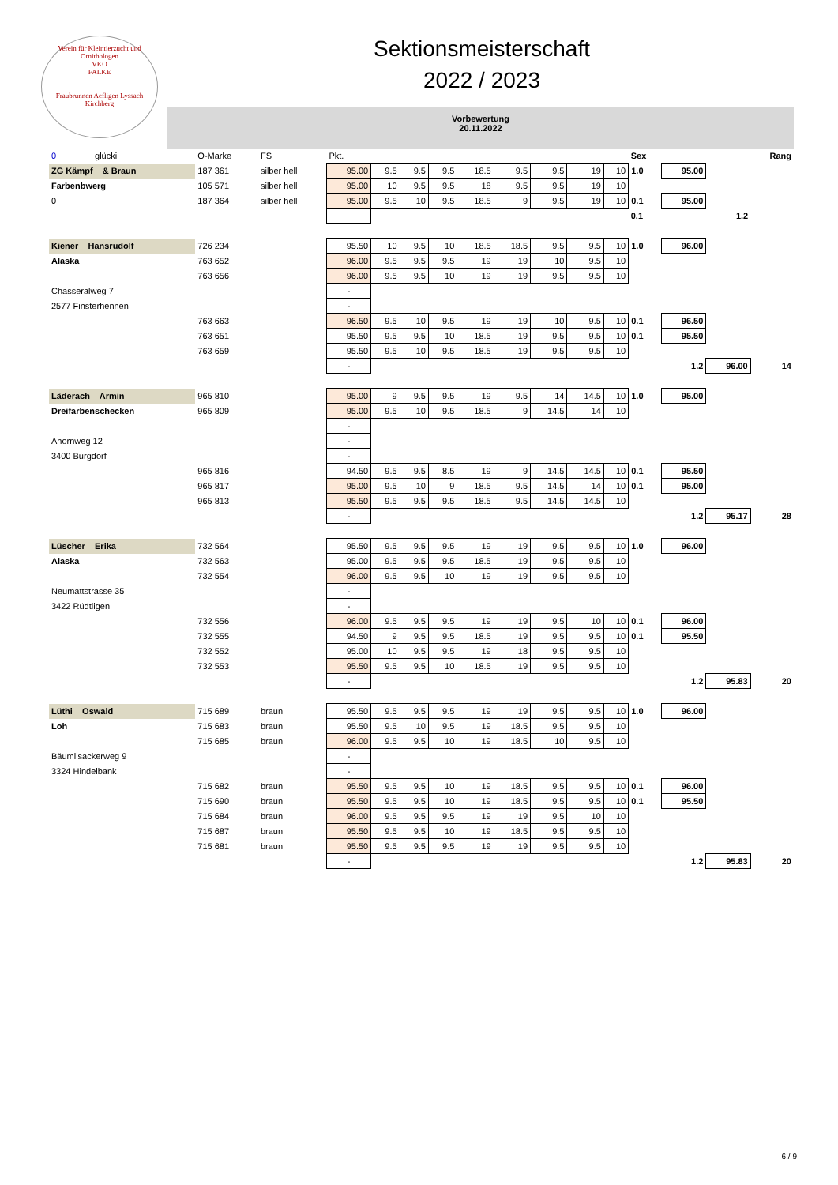Verein für Kleintierzucht und Ornithologen
VKO
FALKE
Fraubrunnen Aefligen Lyssach Kirchberg
Sektionsmeisterschaft
2022 / 2023
Vorbewertung
20.11.2022
| 0 glücki | O-Marke | FS | Pkt. | | | | | | | | | Sex | | | Rang |
| ZG Kämpf & Braun | 187 361 | silber hell | 95.00 | 9.5 | 9.5 | 9.5 | 18.5 | 9.5 | 9.5 | 19 | 10 | 1.0 | 95.00 | | |
| Farbenbwerg | 105 571 | silber hell | 95.00 | 10 | 9.5 | 9.5 | 18 | 9.5 | 9.5 | 19 | 10 | | | | |
| 0 | 187 364 | silber hell | 95.00 | 9.5 | 10 | 9.5 | 18.5 | 9 | 9.5 | 19 | 10 | 0.1 | 95.00 | | |
| | | | | | | | | | | | | 0.1 | | 1.2 | |
| Kiener Hansrudolf | 726 234 | | 95.50 | 10 | 9.5 | 10 | 18.5 | 18.5 | 9.5 | 9.5 | 10 | 1.0 | 96.00 | | |
| Alaska | 763 652 | | 96.00 | 9.5 | 9.5 | 9.5 | 19 | 19 | 10 | 9.5 | 10 | | | | |
| | 763 656 | | 96.00 | 9.5 | 9.5 | 10 | 19 | 19 | 9.5 | 9.5 | 10 | | | | |
| Chasseralweg 7 | | | - | | | | | | | | | | | | |
| 2577 Finsterhennen | | | - | | | | | | | | | | | | |
| | 763 663 | | 96.50 | 9.5 | 10 | 9.5 | 19 | 19 | 10 | 9.5 | 10 | 0.1 | 96.50 | | |
| | 763 651 | | 95.50 | 9.5 | 9.5 | 10 | 18.5 | 19 | 9.5 | 9.5 | 10 | 0.1 | 95.50 | | |
| | 763 659 | | 95.50 | 9.5 | 10 | 9.5 | 18.5 | 19 | 9.5 | 9.5 | 10 | | | | |
| | | | - | | | | | | | | | | 1.2 | 96.00 | 14 |
| Läderach Armin | 965 810 | | 95.00 | 9 | 9.5 | 9.5 | 19 | 9.5 | 14 | 14.5 | 10 | 1.0 | 95.00 | | |
| Dreifarbenschecken | 965 809 | | 95.00 | 9.5 | 10 | 9.5 | 18.5 | 9 | 14.5 | 14 | 10 | | | | |
| | | | - | | | | | | | | | | | | |
| Ahornweg 12 | | | - | | | | | | | | | | | | |
| 3400 Burgdorf | | | - | | | | | | | | | | | | |
| | 965 816 | | 94.50 | 9.5 | 9.5 | 8.5 | 19 | 9 | 14.5 | 14.5 | 10 | 0.1 | 95.50 | | |
| | 965 817 | | 95.00 | 9.5 | 10 | 9 | 18.5 | 9.5 | 14.5 | 14 | 10 | 0.1 | 95.00 | | |
| | 965 813 | | 95.50 | 9.5 | 9.5 | 9.5 | 18.5 | 9.5 | 14.5 | 14.5 | 10 | | | | |
| | | | - | | | | | | | | | | 1.2 | 95.17 | 28 |
| Lüscher Erika | 732 564 | | 95.50 | 9.5 | 9.5 | 9.5 | 19 | 19 | 9.5 | 9.5 | 10 | 1.0 | 96.00 | | |
| Alaska | 732 563 | | 95.00 | 9.5 | 9.5 | 9.5 | 18.5 | 19 | 9.5 | 9.5 | 10 | | | | |
| | 732 554 | | 96.00 | 9.5 | 9.5 | 10 | 19 | 19 | 9.5 | 9.5 | 10 | | | | |
| Neumattstrasse 35 | | | - | | | | | | | | | | | | |
| 3422 Rüdtligen | | | - | | | | | | | | | | | | |
| | 732 556 | | 96.00 | 9.5 | 9.5 | 9.5 | 19 | 19 | 9.5 | 10 | 10 | 0.1 | 96.00 | | |
| | 732 555 | | 94.50 | 9 | 9.5 | 9.5 | 18.5 | 19 | 9.5 | 9.5 | 10 | 0.1 | 95.50 | | |
| | 732 552 | | 95.00 | 10 | 9.5 | 9.5 | 19 | 18 | 9.5 | 9.5 | 10 | | | | |
| | 732 553 | | 95.50 | 9.5 | 9.5 | 10 | 18.5 | 19 | 9.5 | 9.5 | 10 | | | | |
| | | | - | | | | | | | | | | 1.2 | 95.83 | 20 |
| Lüthi Oswald | 715 689 | braun | 95.50 | 9.5 | 9.5 | 9.5 | 19 | 19 | 9.5 | 9.5 | 10 | 1.0 | 96.00 | | |
| Loh | 715 683 | braun | 95.50 | 9.5 | 10 | 9.5 | 19 | 18.5 | 9.5 | 9.5 | 10 | | | | |
| | 715 685 | braun | 96.00 | 9.5 | 9.5 | 10 | 19 | 18.5 | 10 | 9.5 | 10 | | | | |
| Bäumlisackerweg 9 | | | - | | | | | | | | | | | | |
| 3324 Hindelbank | | | - | | | | | | | | | | | | |
| | 715 682 | braun | 95.50 | 9.5 | 9.5 | 10 | 19 | 18.5 | 9.5 | 9.5 | 10 | 0.1 | 96.00 | | |
| | 715 690 | braun | 95.50 | 9.5 | 9.5 | 10 | 19 | 18.5 | 9.5 | 9.5 | 10 | 0.1 | 95.50 | | |
| | 715 684 | braun | 96.00 | 9.5 | 9.5 | 9.5 | 19 | 19 | 9.5 | 10 | 10 | | | | |
| | 715 687 | braun | 95.50 | 9.5 | 9.5 | 10 | 19 | 18.5 | 9.5 | 9.5 | 10 | | | | |
| | 715 681 | braun | 95.50 | 9.5 | 9.5 | 9.5 | 19 | 19 | 9.5 | 9.5 | 10 | | | | |
| | | | - | | | | | | | | | | 1.2 | 95.83 | 20 |
6 / 9